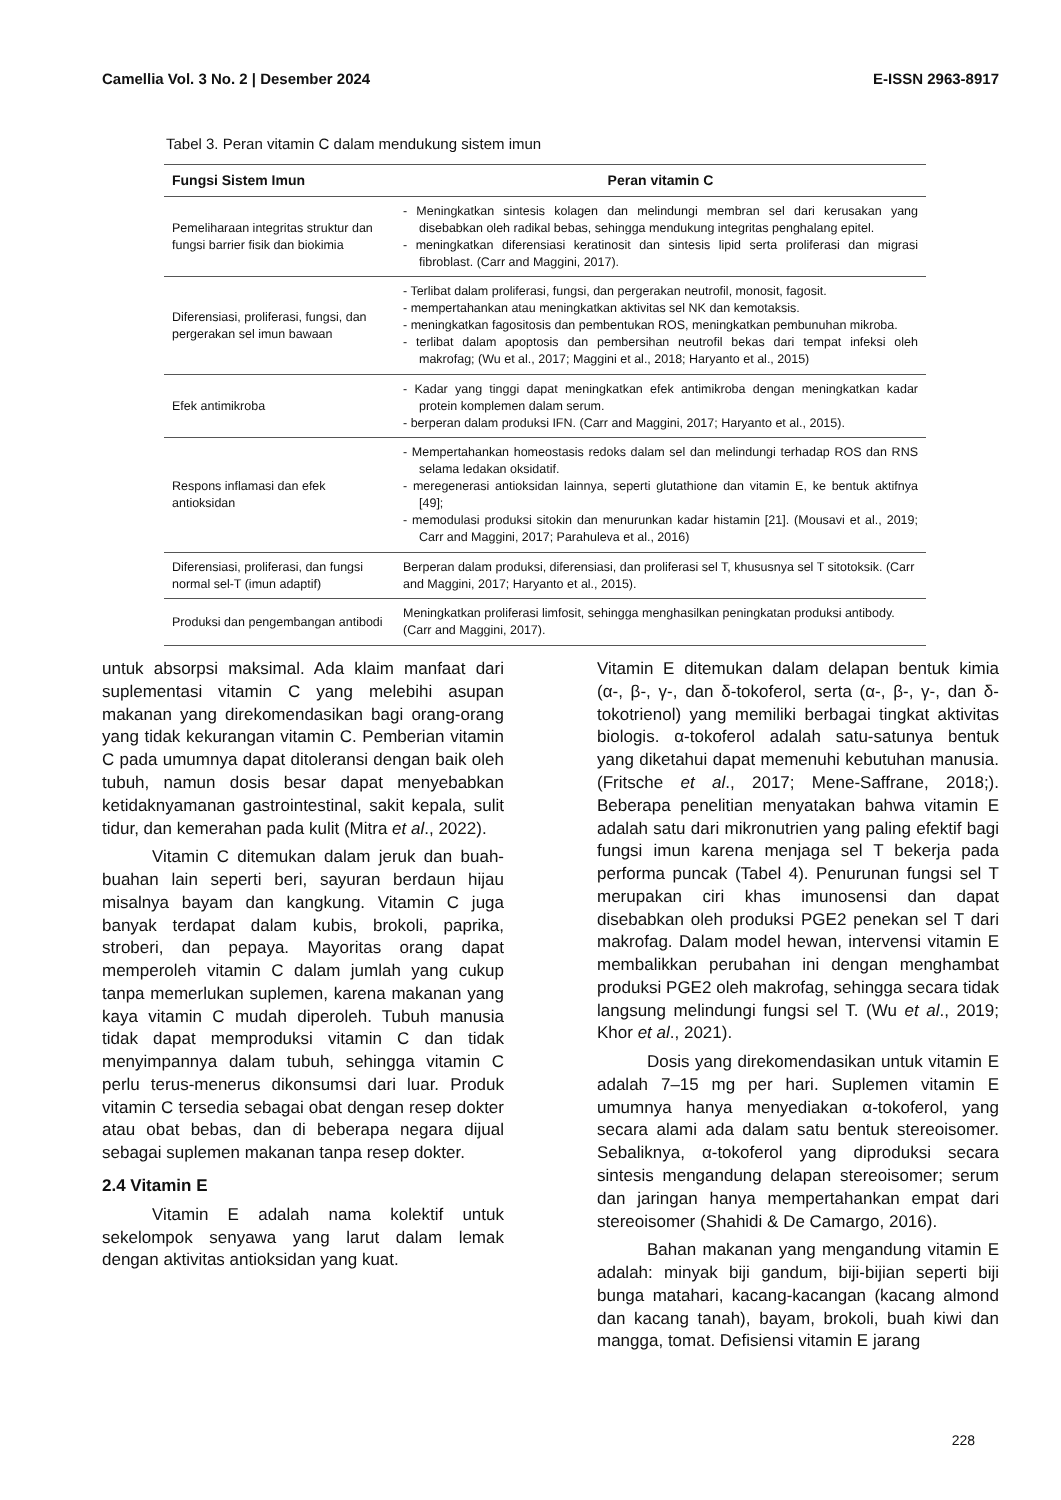Camellia Vol. 3 No. 2 | Desember 2024 E-ISSN 2963-8917
Tabel 3. Peran vitamin C dalam mendukung sistem imun
| Fungsi Sistem Imun | Peran vitamin C |
| --- | --- |
| Pemeliharaan integritas struktur dan fungsi barrier fisik dan biokimia | - Meningkatkan sintesis kolagen dan melindungi membran sel dari kerusakan yang disebabkan oleh radikal bebas, sehingga mendukung integritas penghalang epitel. - meningkatkan diferensiasi keratinosit dan sintesis lipid serta proliferasi dan migrasi fibroblast. (Carr and Maggini, 2017). |
| Diferensiasi, proliferasi, fungsi, dan pergerakan sel imun bawaan | - Terlibat dalam proliferasi, fungsi, dan pergerakan neutrofil, monosit, fagosit. - mempertahankan atau meningkatkan aktivitas sel NK dan kemotaksis. - meningkatkan fagositosis dan pembentukan ROS, meningkatkan pembunuhan mikroba. - terlibat dalam apoptosis dan pembersihan neutrofil bekas dari tempat infeksi oleh makrofag; (Wu et al., 2017; Maggini et al., 2018; Haryanto et al., 2015) |
| Efek antimikroba | - Kadar yang tinggi dapat meningkatkan efek antimikroba dengan meningkatkan kadar protein komplemen dalam serum. - berperan dalam produksi IFN. (Carr and Maggini, 2017; Haryanto et al., 2015). |
| Respons inflamasi dan efek antioksidan | - Mempertahankan homeostasis redoks dalam sel dan melindungi terhadap ROS dan RNS selama ledakan oksidatif. - meregenerasi antioksidan lainnya, seperti glutathione dan vitamin E, ke bentuk aktifnya [49]; - memodulasi produksi sitokin dan menurunkan kadar histamin [21]. (Mousavi et al., 2019; Carr and Maggini, 2017; Parahuleva et al., 2016) |
| Diferensiasi, proliferasi, dan fungsi normal sel-T (imun adaptif) | Berperan dalam produksi, diferensiasi, dan proliferasi sel T, khususnya sel T sitotoksik. (Carr and Maggini, 2017; Haryanto et al., 2015). |
| Produksi dan pengembangan antibodi | Meningkatkan proliferasi limfosit, sehingga menghasilkan peningkatan produksi antibody. (Carr and Maggini, 2017). |
untuk absorpsi maksimal. Ada klaim manfaat dari suplementasi vitamin C yang melebihi asupan makanan yang direkomendasikan bagi orang-orang yang tidak kekurangan vitamin C. Pemberian vitamin C pada umumnya dapat ditoleransi dengan baik oleh tubuh, namun dosis besar dapat menyebabkan ketidaknyamanan gastrointestinal, sakit kepala, sulit tidur, dan kemerahan pada kulit (Mitra et al., 2022).
Vitamin C ditemukan dalam jeruk dan buah-buahan lain seperti beri, sayuran berdaun hijau misalnya bayam dan kangkung. Vitamin C juga banyak terdapat dalam kubis, brokoli, paprika, stroberi, dan pepaya. Mayoritas orang dapat memperoleh vitamin C dalam jumlah yang cukup tanpa memerlukan suplemen, karena makanan yang kaya vitamin C mudah diperoleh. Tubuh manusia tidak dapat memproduksi vitamin C dan tidak menyimpannya dalam tubuh, sehingga vitamin C perlu terus-menerus dikonsumsi dari luar. Produk vitamin C tersedia sebagai obat dengan resep dokter atau obat bebas, dan di beberapa negara dijual sebagai suplemen makanan tanpa resep dokter.
2.4 Vitamin E
Vitamin E adalah nama kolektif untuk sekelompok senyawa yang larut dalam lemak dengan aktivitas antioksidan yang kuat.
Vitamin E ditemukan dalam delapan bentuk kimia (α-, β-, γ-, dan δ-tokoferol, serta (α-, β-, γ-, dan δ-tokotrienol) yang memiliki berbagai tingkat aktivitas biologis. α-tokoferol adalah satu-satunya bentuk yang diketahui dapat memenuhi kebutuhan manusia. (Fritsche et al., 2017; Mene-Saffrane, 2018;). Beberapa penelitian menyatakan bahwa vitamin E adalah satu dari mikronutrien yang paling efektif bagi fungsi imun karena menjaga sel T bekerja pada performa puncak (Tabel 4). Penurunan fungsi sel T merupakan ciri khas imunosensi dan dapat disebabkan oleh produksi PGE2 penekan sel T dari makrofag. Dalam model hewan, intervensi vitamin E membalikkan perubahan ini dengan menghambat produksi PGE2 oleh makrofag, sehingga secara tidak langsung melindungi fungsi sel T. (Wu et al., 2019; Khor et al., 2021).
Dosis yang direkomendasikan untuk vitamin E adalah 7–15 mg per hari. Suplemen vitamin E umumnya hanya menyediakan α-tokoferol, yang secara alami ada dalam satu bentuk stereoisomer. Sebaliknya, α-tokoferol yang diproduksi secara sintesis mengandung delapan stereoisomer; serum dan jaringan hanya mempertahankan empat dari stereoisomer (Shahidi & De Camargo, 2016).
Bahan makanan yang mengandung vitamin E adalah: minyak biji gandum, biji-bijian seperti biji bunga matahari, kacang-kacangan (kacang almond dan kacang tanah), bayam, brokoli, buah kiwi dan mangga, tomat. Defisiensi vitamin E jarang
228